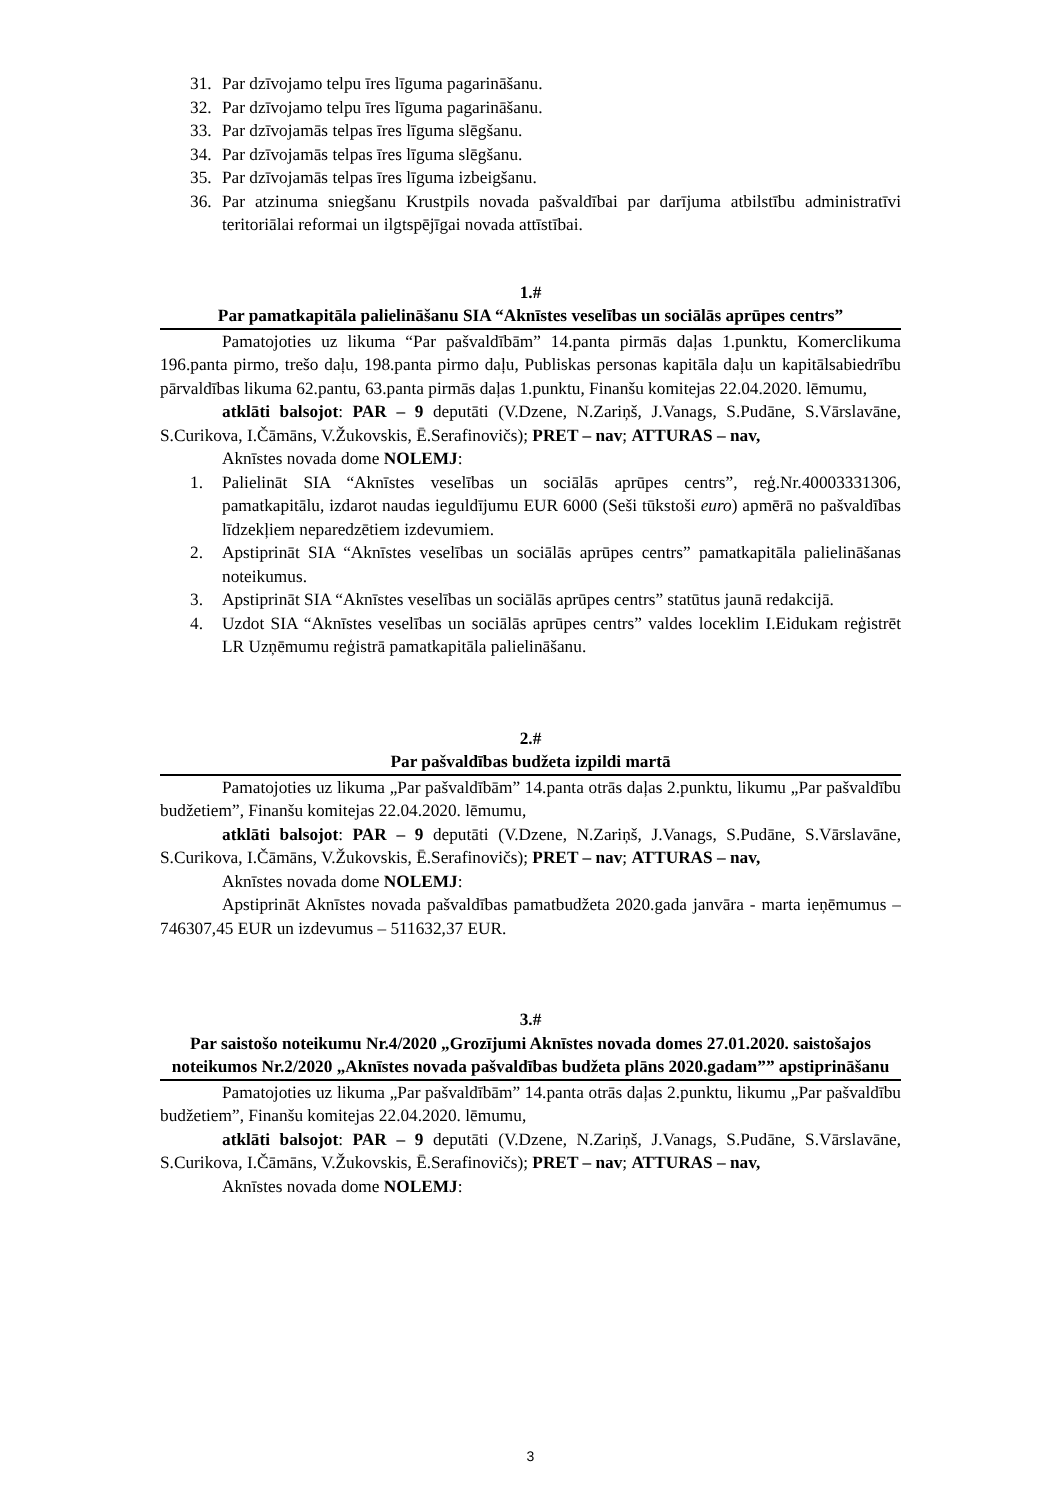31. Par dzīvojamo telpu īres līguma pagarināšanu.
32. Par dzīvojamo telpu īres līguma pagarināšanu.
33. Par dzīvojamās telpas īres līguma slēgšanu.
34. Par dzīvojamās telpas īres līguma slēgšanu.
35. Par dzīvojamās telpas īres līguma izbeigšanu.
36. Par atzinuma sniegšanu Krustpils novada pašvaldībai par darījuma atbilstību administratīvi teritoriālai reformai un ilgtspējīgai novada attīstībai.
1.#
Par pamatkapitāla palielināšanu SIA “Aknīstes veselības un sociālās aprūpes centrs”
Pamatojoties uz likuma “Par pašvaldībām” 14.panta pirmās daļas 1.punktu, Komerclikuma 196.panta pirmo, trešo daļu, 198.panta pirmo daļu, Publiskas personas kapitāla daļu un kapitālsabiedrību pārvaldības likuma 62.pantu, 63.panta pirmās daļas 1.punktu, Finanšu komitejas 22.04.2020. lēmumu,
atklāti balsojot: PAR – 9 deputāti (V.Dzene, N.Zariņš, J.Vanags, S.Pudāne, S.Vārslavāne, S.Curikova, I.Čāmāns, V.Žukovskis, Ē.Serafinovičs); PRET – nav; ATTURAS – nav,
Aknīstes novada dome NOLEMJ:
1. Palielināt SIA “Aknīstes veselības un sociālās aprūpes centrs”, reģ.Nr.40003331306, pamatkapitālu, izdarot naudas ieguldījumu EUR 6000 (Seši tūkstoši euro) apmērā no pašvaldības līdzekļiem neparedzētiem izdevumiem.
2. Apstiprināt SIA “Aknīstes veselības un sociālās aprūpes centrs” pamatkapitāla palielināšanas noteikumus.
3. Apstiprināt SIA “Aknīstes veselības un sociālās aprūpes centrs” statūtus jaunā redakcijā.
4. Uzdot SIA “Aknīstes veselības un sociālās aprūpes centrs” valdes loceklim I.Eidukam reģistrēt LR Uzņēmumu reģistrā pamatkapitāla palielināšanu.
2.#
Par pašvaldības budžeta izpildi martā
Pamatojoties uz likuma „Par pašvaldībām” 14.panta otrās daļas 2.punktu, likumu „Par pašvaldību budžetiem”, Finanšu komitejas 22.04.2020. lēmumu,
atklāti balsojot: PAR – 9 deputāti (V.Dzene, N.Zariņš, J.Vanags, S.Pudāne, S.Vārslavāne, S.Curikova, I.Čāmāns, V.Žukovskis, Ē.Serafinovičs); PRET – nav; ATTURAS – nav,
Aknīstes novada dome NOLEMJ:
Apstiprināt Aknīstes novada pašvaldības pamatbudžeta 2020.gada janvāra - marta ieņēmumus – 746307,45 EUR un izdevumus – 511632,37 EUR.
3.#
Par saistošo noteikumu Nr.4/2020 „Grozījumi Aknīstes novada domes 27.01.2020. saistošajos noteikumos Nr.2/2020 „Aknīstes novada pašvaldības budžeta plāns 2020.gadam”” apstiprināšanu
Pamatojoties uz likuma „Par pašvaldībām” 14.panta otrās daļas 2.punktu, likumu „Par pašvaldību budžetiem”, Finanšu komitejas 22.04.2020. lēmumu,
atklāti balsojot: PAR – 9 deputāti (V.Dzene, N.Zariņš, J.Vanags, S.Pudāne, S.Vārslavāne, S.Curikova, I.Čāmāns, V.Žukovskis, Ē.Serafinovičs); PRET – nav; ATTURAS – nav,
Aknīstes novada dome NOLEMJ:
3